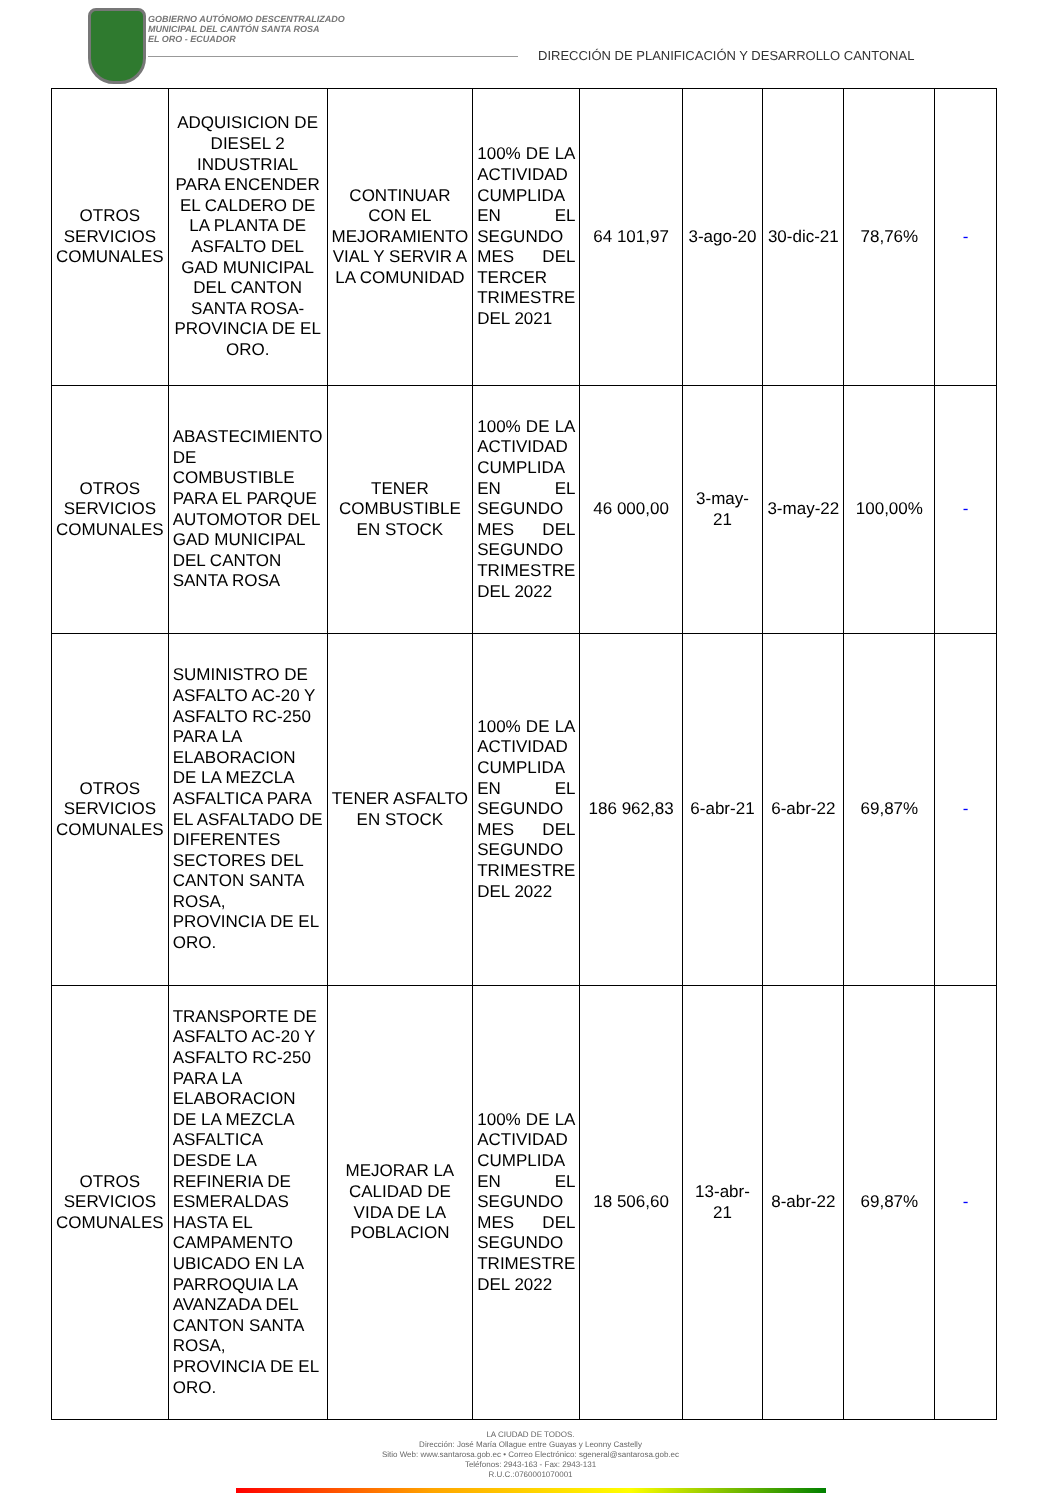GOBIERNO AUTÓNOMO DESCENTRALIZADO
MUNICIPAL DEL CANTÓN SANTA ROSA
EL ORO - ECUADOR
DIRECCIÓN DE PLANIFICACIÓN Y DESARROLLO CANTONAL
| OTROS SERVICIOS COMUNALES | ADQUISICION DE DIESEL 2 INDUSTRIAL PARA ENCENDER EL CALDERO DE LA PLANTA DE ASFALTO DEL GAD MUNICIPAL DEL CANTON SANTA ROSA-PROVINCIA DE EL ORO. | CONTINUAR CON EL MEJORAMIENTO VIAL Y SERVIR A LA COMUNIDAD | 100% DE LA ACTIVIDAD CUMPLIDA EN EL SEGUNDO MES DEL TERCER TRIMESTRE DEL 2021 | 64 101,97 | 3-ago-20 | 30-dic-21 | 78,76% | - |
| OTROS SERVICIOS COMUNALES | ABASTECIMIENTO DE COMBUSTIBLE PARA EL PARQUE AUTOMOTOR DEL GAD MUNICIPAL DEL CANTON SANTA ROSA | TENER COMBUSTIBLE EN STOCK | 100% DE LA ACTIVIDAD CUMPLIDA EN EL SEGUNDO MES DEL SEGUNDO TRIMESTRE DEL 2022 | 46 000,00 | 3-may-21 | 3-may-22 | 100,00% | - |
| OTROS SERVICIOS COMUNALES | SUMINISTRO DE ASFALTO AC-20 Y ASFALTO RC-250 PARA LA ELABORACION DE LA MEZCLA ASFALTICA PARA EL ASFALTADO DE DIFERENTES SECTORES DEL CANTON SANTA ROSA, PROVINCIA DE EL ORO. | TENER ASFALTO EN STOCK | 100% DE LA ACTIVIDAD CUMPLIDA EN EL SEGUNDO MES DEL SEGUNDO TRIMESTRE DEL 2022 | 186 962,83 | 6-abr-21 | 6-abr-22 | 69,87% | - |
| OTROS SERVICIOS COMUNALES | TRANSPORTE DE ASFALTO AC-20 Y ASFALTO RC-250 PARA LA ELABORACION DE LA MEZCLA ASFALTICA DESDE LA REFINERIA DE ESMERALDAS HASTA EL CAMPAMENTO UBICADO EN LA PARROQUIA LA AVANZADA DEL CANTON SANTA ROSA, PROVINCIA DE EL ORO. | MEJORAR LA CALIDAD DE VIDA DE LA POBLACION | 100% DE LA ACTIVIDAD CUMPLIDA EN EL SEGUNDO MES DEL SEGUNDO TRIMESTRE DEL 2022 | 18 506,60 | 13-abr-21 | 8-abr-22 | 69,87% | - |
LA CIUDAD DE TODOS.
Dirección: José María Ollague entre Guayas y Leonny Castelly
Sitio Web: www.santarosa.gob.ec • Correo Electrónico: sgeneral@santarosa.gob.ec
Teléfonos: 2943-163 - Fax: 2943-131
R.U.C.:0760001070001